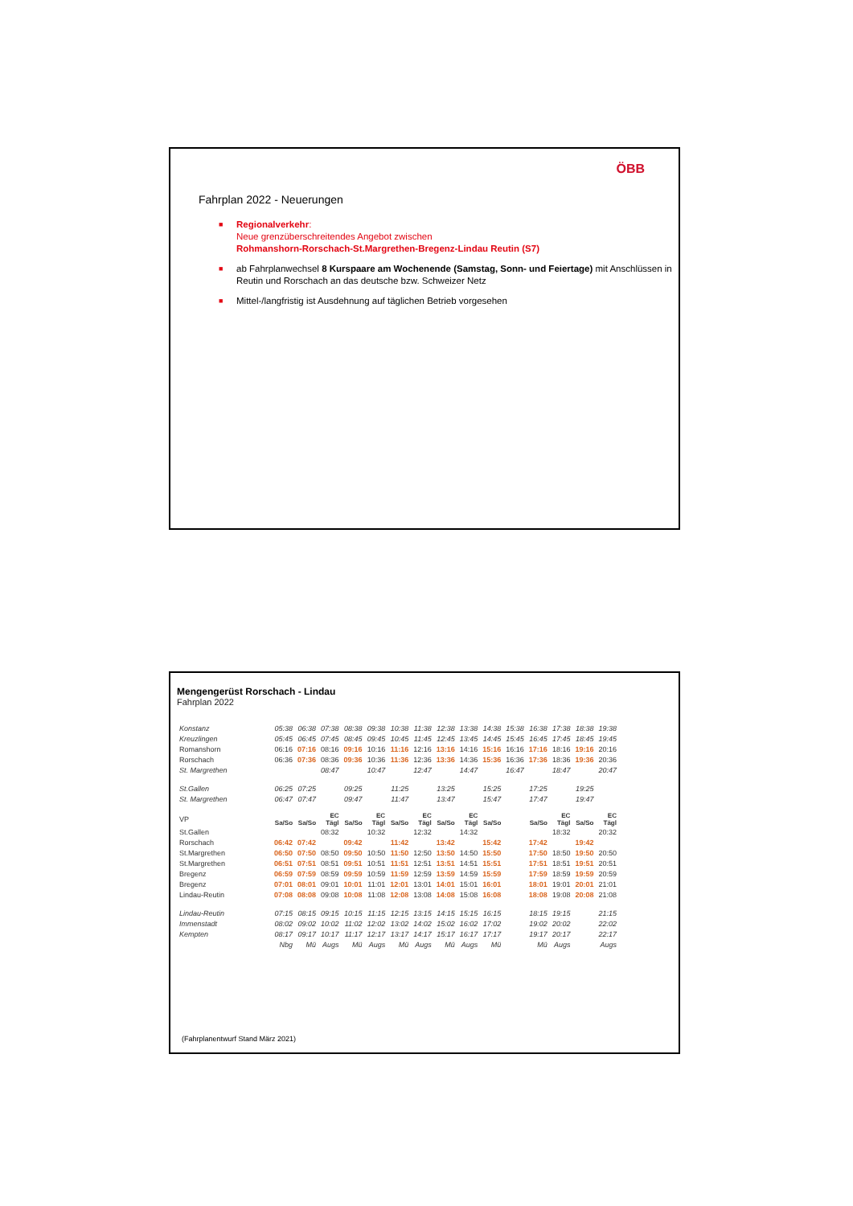ÖBB
Fahrplan 2022 - Neuerungen
■ Regionalverkehr:
Neue grenzüberschreitendes Angebot zwischen
Rohmanshorn-Rorschach-St.Margrethen-Bregenz-Lindau Reutin (S7)
■ ab Fahrplanwechsel 8 Kurspaare am Wochenende (Samstag, Sonn- und Feiertage) mit Anschlüssen in Reutin und Rorschach an das deutsche bzw. Schweizer Netz
■ Mittel-/langfristig ist Ausdehnung auf täglichen Betrieb vorgesehen
Mengengerüst Rorschach - Lindau
Fahrplan 2022
| Konstanz | 05:38 | 06:38 | 07:38 | 08:38 | 09:38 | 10:38 | 11:38 | 12:38 | 13:38 | 14:38 | 15:38 | 16:38 | 17:38 | 18:38 | 19:38 |
| Kreuzlingen | 05:45 | 06:45 | 07:45 | 08:45 | 09:45 | 10:45 | 11:45 | 12:45 | 13:45 | 14:45 | 15:45 | 16:45 | 17:45 | 18:45 | 19:45 |
| Romanshorn | 06:16 | 07:16 | 08:16 | 09:16 | 10:16 | 11:16 | 12:16 | 13:16 | 14:16 | 15:16 | 16:16 | 17:16 | 18:16 | 19:16 | 20:16 |
| Rorschach | 06:36 | 07:36 | 08:36 | 09:36 | 10:36 | 11:36 | 12:36 | 13:36 | 14:36 | 15:36 | 16:36 | 17:36 | 18:36 | 19:36 | 20:36 |
| St. Margrethen | | | 08:47 | | 10:47 | | 12:47 | | 14:47 | | 16:47 | | 18:47 | | 20:47 |
| St.Gallen | 06:25 | 07:25 | | 09:25 | | 11:25 | | 13:25 | | 15:25 | | 17:25 | | 19:25 | |
| St. Margrethen | 06:47 | 07:47 | | 09:47 | | 11:47 | | 13:47 | | 15:47 | | 17:47 | | 19:47 | |
| VP | Sa/So | Sa/So | EC Tägl | Sa/So | EC Tägl | Sa/So | EC Tägl | Sa/So | EC Tägl | Sa/So | | Sa/So | EC Tägl | Sa/So | EC Tägl |
| St.Gallen | | | 08:32 | | 10:32 | | 12:32 | | 14:32 | | | | 18:32 | | 20:32 |
| Rorschach | 06:42 | 07:42 | | 09:42 | | 11:42 | | 13:42 | | 15:42 | | 17:42 | | 19:42 | |
| St.Margrethen | 06:50 | 07:50 | 08:50 | 09:50 | 10:50 | 11:50 | 12:50 | 13:50 | 14:50 | 15:50 | | 17:50 | 18:50 | 19:50 | 20:50 |
| St.Margrethen | 06:51 | 07:51 | 08:51 | 09:51 | 10:51 | 11:51 | 12:51 | 13:51 | 14:51 | 15:51 | | 17:51 | 18:51 | 19:51 | 20:51 |
| Bregenz | 06:59 | 07:59 | 08:59 | 09:59 | 10:59 | 11:59 | 12:59 | 13:59 | 14:59 | 15:59 | | 17:59 | 18:59 | 19:59 | 20:59 |
| Bregenz | 07:01 | 08:01 | 09:01 | 10:01 | 11:01 | 12:01 | 13:01 | 14:01 | 15:01 | 16:01 | | 18:01 | 19:01 | 20:01 | 21:01 |
| Lindau-Reutin | 07:08 | 08:08 | 09:08 | 10:08 | 11:08 | 12:08 | 13:08 | 14:08 | 15:08 | 16:08 | | 18:08 | 19:08 | 20:08 | 21:08 |
| Lindau-Reutin | 07:15 | 08:15 | 09:15 | 10:15 | 11:15 | 12:15 | 13:15 | 14:15 | 15:15 | 16:15 | | 18:15 | 19:15 | | 21:15 |
| Immenstadt | 08:02 | 09:02 | 10:02 | 11:02 | 12:02 | 13:02 | 14:02 | 15:02 | 16:02 | 17:02 | | 19:02 | 20:02 | | 22:02 |
| Kempten | 08:17 | 09:17 | 10:17 | 11:17 | 12:17 | 13:17 | 14:17 | 15:17 | 16:17 | 17:17 | | 19:17 | 20:17 | | 22:17 |
| | Nbg | Mü | Augs | Mü | Augs | Mü | Augs | Mü | Augs | Mü | | Mü | Augs | | Augs |
(Fahrplanentwurf Stand März 2021)